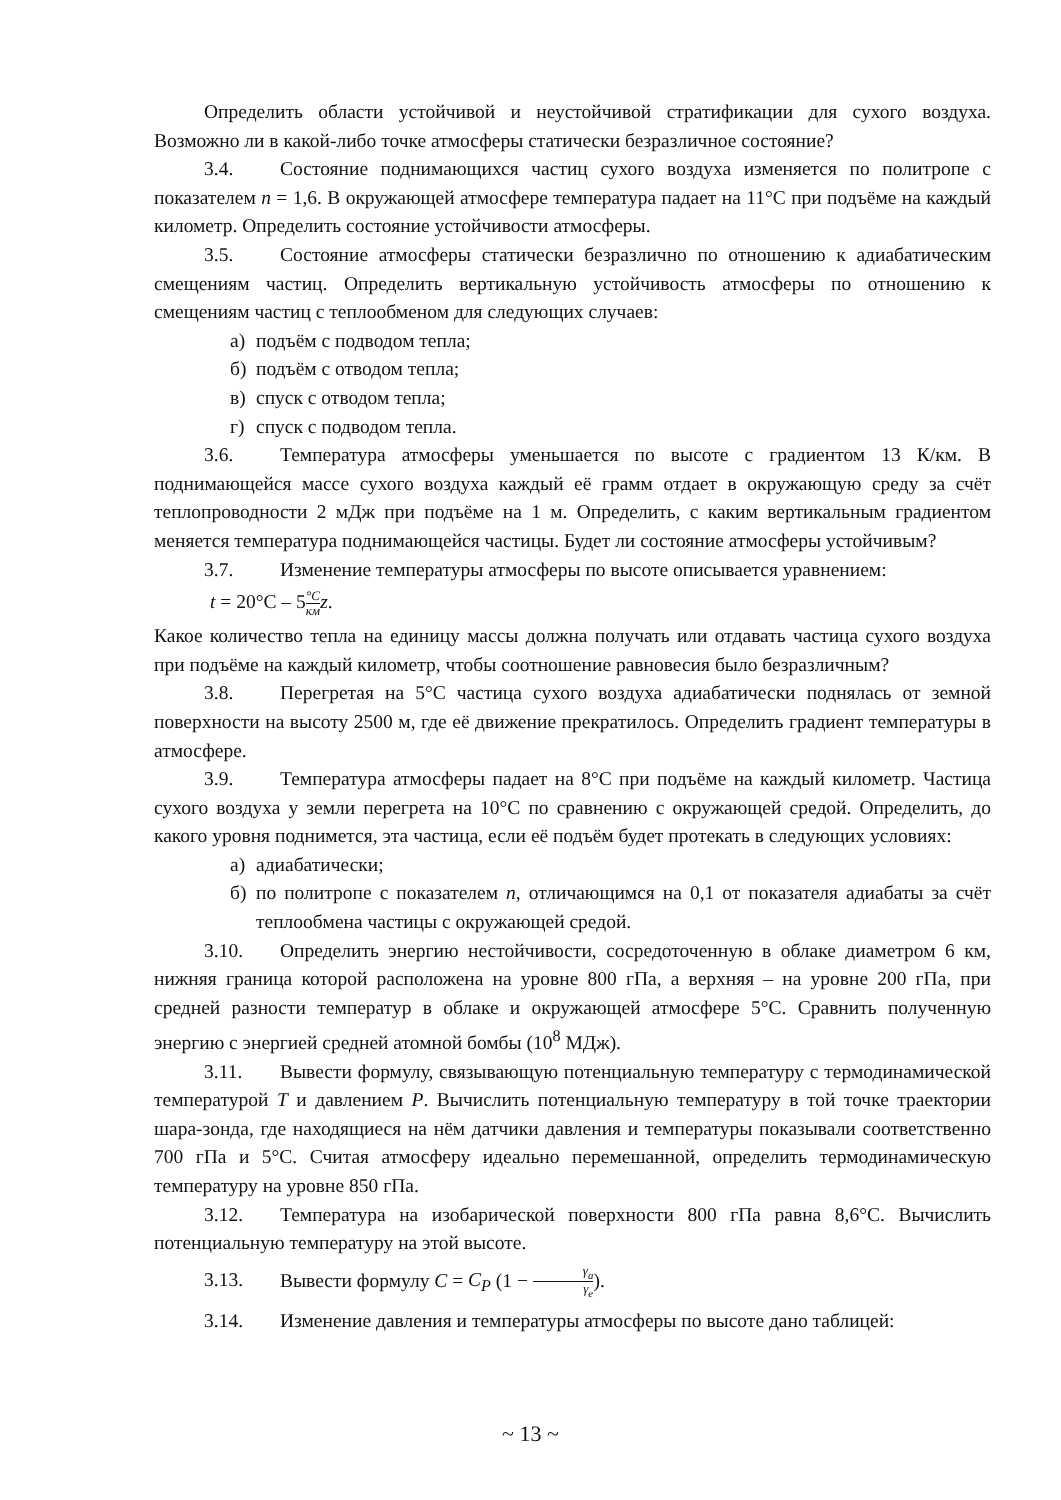Определить области устойчивой и неустойчивой стратификации для сухого воздуха. Возможно ли в какой-либо точке атмосферы статически безразличное состояние?
3.4. Состояние поднимающихся частиц сухого воздуха изменяется по политропе с показателем n = 1,6. В окружающей атмосфере температура падает на 11°С при подъёме на каждый километр. Определить состояние устойчивости атмосферы.
3.5. Состояние атмосферы статически безразлично по отношению к адиабатическим смещениям частиц. Определить вертикальную устойчивость атмосферы по отношению к смещениям частиц с теплообменом для следующих случаев:
а) подъём с подводом тепла;
б) подъём с отводом тепла;
в) спуск с отводом тепла;
г) спуск с подводом тепла.
3.6. Температура атмосферы уменьшается по высоте с градиентом 13 К/км. В поднимающейся массе сухого воздуха каждый её грамм отдает в окружающую среду за счёт теплопроводности 2 мДж при подъёме на 1 м. Определить, с каким вертикальным градиентом меняется температура поднимающейся частицы. Будет ли состояние атмосферы устойчивым?
3.7. Изменение температуры атмосферы по высоте описывается уравнением:
t = 20°С – 5°C км z.
Какое количество тепла на единицу массы должна получать или отдавать частица сухого воздуха при подъёме на каждый километр, чтобы соотношение равновесия было безразличным?
3.8. Перегретая на 5°С частица сухого воздуха адиабатически поднялась от земной поверхности на высоту 2500 м, где её движение прекратилось. Определить градиент температуры в атмосфере.
3.9. Температура атмосферы падает на 8°С при подъёме на каждый километр. Частица сухого воздуха у земли перегрета на 10°С по сравнению с окружающей средой. Определить, до какого уровня поднимется, эта частица, если её подъём будет протекать в следующих условиях:
а) адиабатически;
б) по политропе с показателем n, отличающимся на 0,1 от показателя адиабаты за счёт теплообмена частицы с окружающей средой.
3.10. Определить энергию нестойчивости, сосредоточенную в облаке диаметром 6 км, нижняя граница которой расположена на уровне 800 гПа, а верхняя – на уровне 200 гПа, при средней разности температур в облаке и окружающей атмосфере 5°С. Сравнить полученную энергию с энергией средней атомной бомбы (10<sup>8</sup> МДж).
3.11. Вывести формулу, связывающую потенциальную температуру с термодинамической температурой T и давлением P. Вычислить потенциальную температуру в той точке траектории шара-зонда, где находящиеся на нём датчики давления и температуры показывали соответственно 700 гПа и 5°С. Считая атмосферу идеально перемешанной, определить термодинамическую температуру на уровне 850 гПа.
3.12. Температура на изобарической поверхности 800 гПа равна 8,6°С. Вычислить потенциальную температуру на этой высоте.
3.13. Вывести формулу C = C<sub>P</sub> (1 − γ<sub>a</sub> γ<sub>e</sub>).
3.14. Изменение давления и температуры атмосферы по высоте дано таблицей:
~ 13 ~